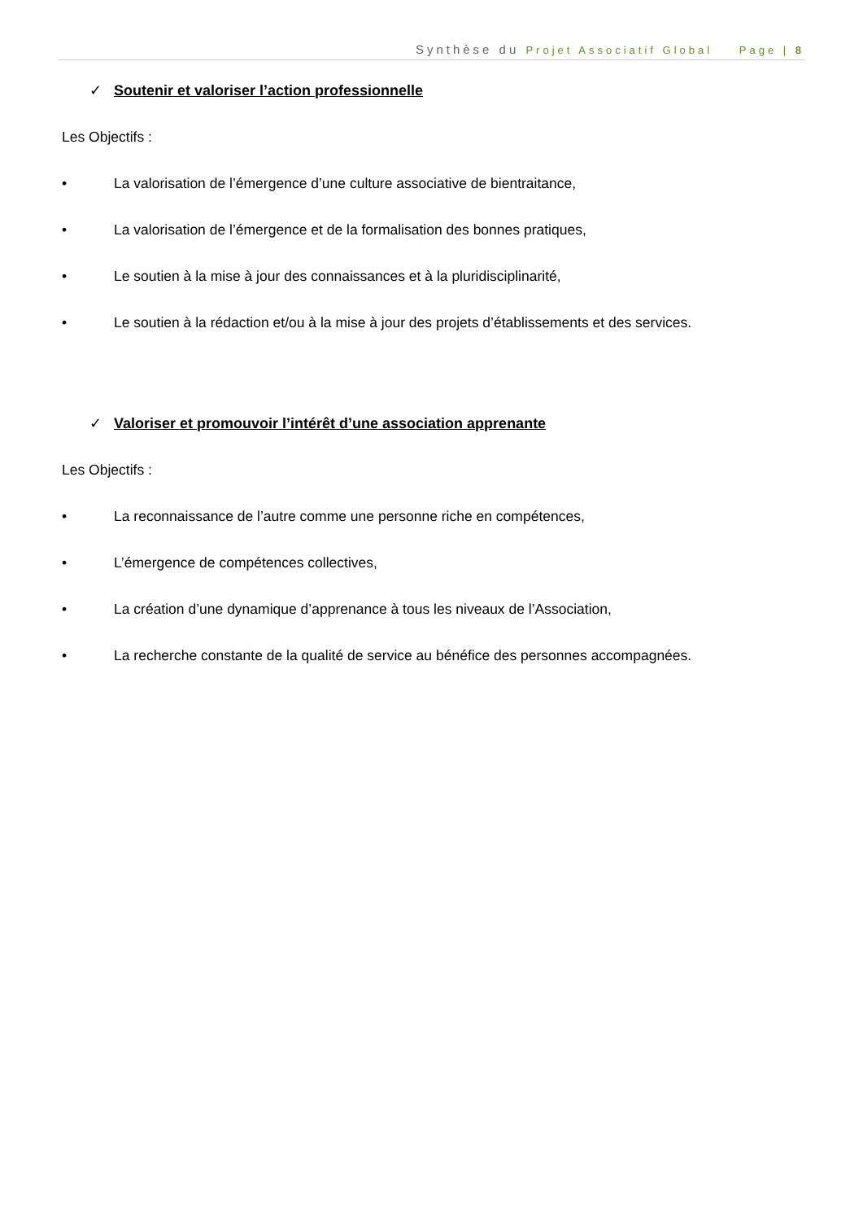Synthèse du Projet Associatif Global Page | 8
✓ Soutenir et valoriser l’action professionnelle
Les Objectifs :
• La valorisation de l’émergence d’une culture associative de bientraitance,
• La valorisation de l’émergence et de la formalisation des bonnes pratiques,
• Le soutien à la mise à jour des connaissances et à la pluridisciplinarité,
• Le soutien à la rédaction et/ou à la mise à jour des projets d’établissements et des services.
✓ Valoriser et promouvoir l’intérêt d’une association apprenante
Les Objectifs :
• La reconnaissance de l’autre comme une personne riche en compétences,
• L’émergence de compétences collectives,
• La création d’une dynamique d’apprenance à tous les niveaux de l’Association,
• La recherche constante de la qualité de service au bénéfice des personnes accompagnées.